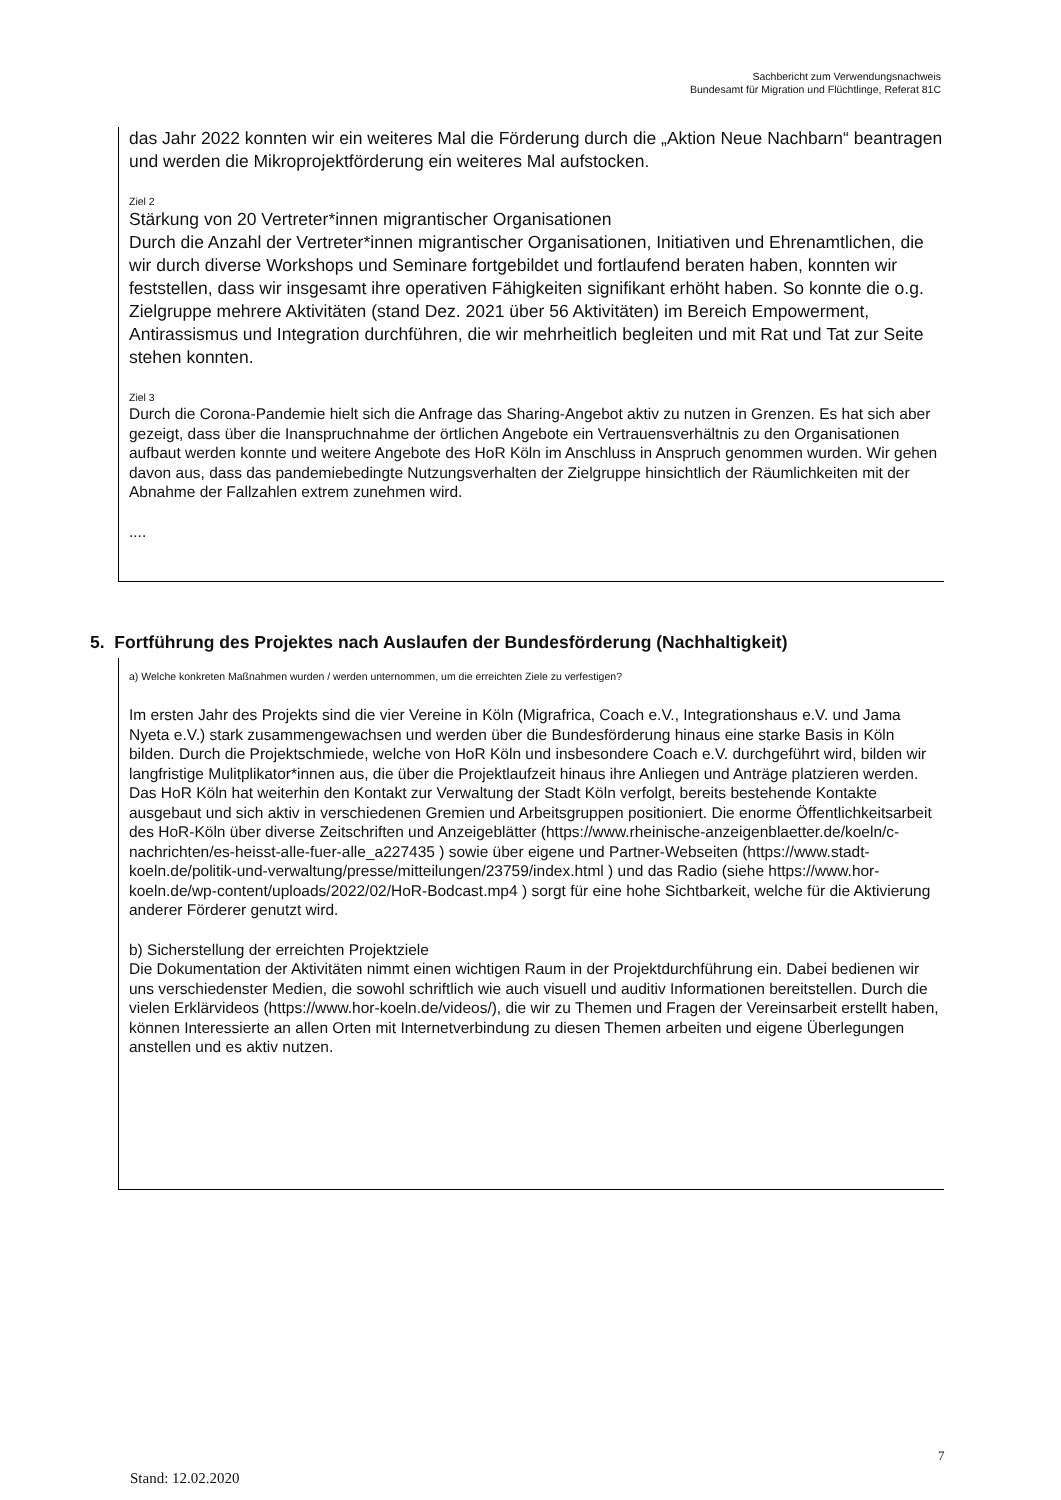Sachbericht zum Verwendungsnachweis
Bundesamt für Migration und Flüchtlinge, Referat 81C
das Jahr 2022 konnten wir ein weiteres Mal die Förderung durch die „Aktion Neue Nachbarn“ beantragen und werden die Mikroprojektförderung ein weiteres Mal aufstocken.
Ziel 2
Stärkung von 20 Vertreter*innen migrantischer Organisationen
Durch die Anzahl der Vertreter*innen migrantischer Organisationen, Initiativen und Ehrenamtlichen, die wir durch diverse Workshops und Seminare fortgebildet und fortlaufend beraten haben, konnten wir feststellen, dass wir insgesamt ihre operativen Fähigkeiten signifikant erhöht haben. So konnte die o.g. Zielgruppe mehrere Aktivitäten (stand Dez. 2021 über 56 Aktivitäten) im Bereich Empowerment, Antirassismus und Integration durchführen, die wir mehrheitlich begleiten und mit Rat und Tat zur Seite stehen konnten.
Ziel 3
Durch die Corona-Pandemie hielt sich die Anfrage das Sharing-Angebot aktiv zu nutzen in Grenzen. Es hat sich aber gezeigt, dass über die Inanspruchnahme der örtlichen Angebote ein Vertrauensverhältnis zu den Organisationen aufbaut werden konnte und weitere Angebote des HoR Köln im Anschluss in Anspruch genommen wurden. Wir gehen davon aus, dass das pandemiebedingte Nutzungsverhalten der Zielgruppe hinsichtlich der Räumlichkeiten mit der Abnahme der Fallzahlen extrem zunehmen wird.
....
5. Fortführung des Projektes nach Auslaufen der Bundesförderung (Nachhaltigkeit)
a) Welche konkreten Maßnahmen wurden / werden unternommen, um die erreichten Ziele zu verfestigen?
Im ersten Jahr des Projekts sind die vier Vereine in Köln (Migrafrica, Coach e.V., Integrationshaus e.V. und Jama Nyeta e.V.) stark zusammengewachsen und werden über die Bundesförderung hinaus eine starke Basis in Köln bilden. Durch die Projektschmiede, welche von HoR Köln und insbesondere Coach e.V. durchgeführt wird, bilden wir langfristige Mulitplikator*innen aus, die über die Projektlaufzeit hinaus ihre Anliegen und Anträge platzieren werden.
Das HoR Köln hat weiterhin den Kontakt zur Verwaltung der Stadt Köln verfolgt, bereits bestehende Kontakte ausgebaut und sich aktiv in verschiedenen Gremien und Arbeitsgruppen positioniert. Die enorme Öffentlichkeitsarbeit des HoR-Köln über diverse Zeitschriften und Anzeigeblätter (https://www.rheinische-anzeigenblaetter.de/koeln/c-nachrichten/es-heisst-alle-fuer-alle_a227435 ) sowie über eigene und Partner-Webseiten (https://www.stadt-koeln.de/politik-und-verwaltung/presse/mitteilungen/23759/index.html ) und das Radio (siehe https://www.hor-koeln.de/wp-content/uploads/2022/02/HoR-Bodcast.mp4 ) sorgt für eine hohe Sichtbarkeit, welche für die Aktivierung anderer Förderer genutzt wird.
b) Sicherstellung der erreichten Projektziele
Die Dokumentation der Aktivitäten nimmt einen wichtigen Raum in der Projektdurchführung ein. Dabei bedienen wir uns verschiedenster Medien, die sowohl schriftlich wie auch visuell und auditiv Informationen bereitstellen. Durch die vielen Erklärvideos (https://www.hor-koeln.de/videos/), die wir zu Themen und Fragen der Vereinsarbeit erstellt haben, können Interessierte an allen Orten mit Internetverbindung zu diesen Themen arbeiten und eigene Überlegungen anstellen und es aktiv nutzen.
7
Stand: 12.02.2020